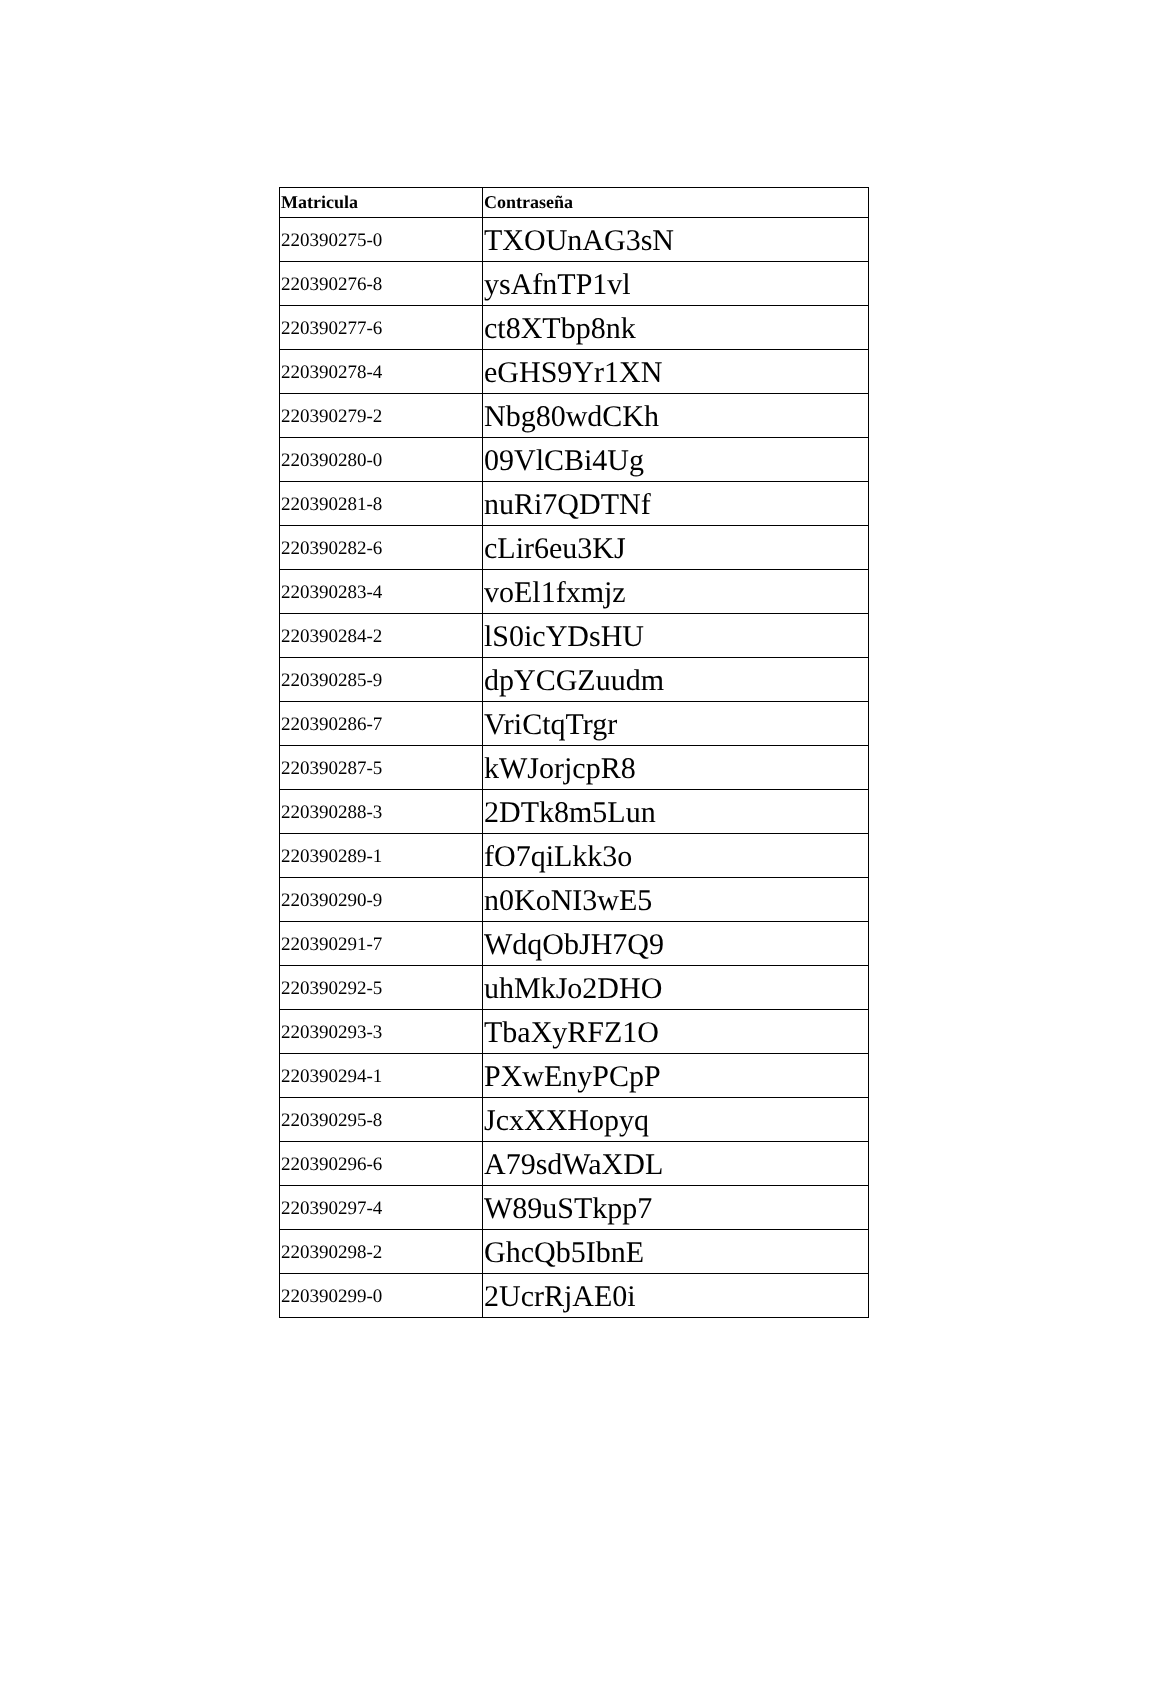| Matricula | Contraseña |
| --- | --- |
| 220390275-0 | TXOUnAG3sN |
| 220390276-8 | ysAfnTP1vl |
| 220390277-6 | ct8XTbp8nk |
| 220390278-4 | eGHS9Yr1XN |
| 220390279-2 | Nbg80wdCKh |
| 220390280-0 | 09VlCBi4Ug |
| 220390281-8 | nuRi7QDTNf |
| 220390282-6 | cLir6eu3KJ |
| 220390283-4 | voEl1fxmjz |
| 220390284-2 | lS0icYDsHU |
| 220390285-9 | dpYCGZuudm |
| 220390286-7 | VriCtqTrgr |
| 220390287-5 | kWJorjcpR8 |
| 220390288-3 | 2DTk8m5Lun |
| 220390289-1 | fO7qiLkk3o |
| 220390290-9 | n0KoNI3wE5 |
| 220390291-7 | WdqObJH7Q9 |
| 220390292-5 | uhMkJo2DHO |
| 220390293-3 | TbaXyRFZ1O |
| 220390294-1 | PXwEnyPCpP |
| 220390295-8 | JcxXXHopyq |
| 220390296-6 | A79sdWaXDL |
| 220390297-4 | W89uSTkpp7 |
| 220390298-2 | GhcQb5IbnE |
| 220390299-0 | 2UcrRjAE0i |